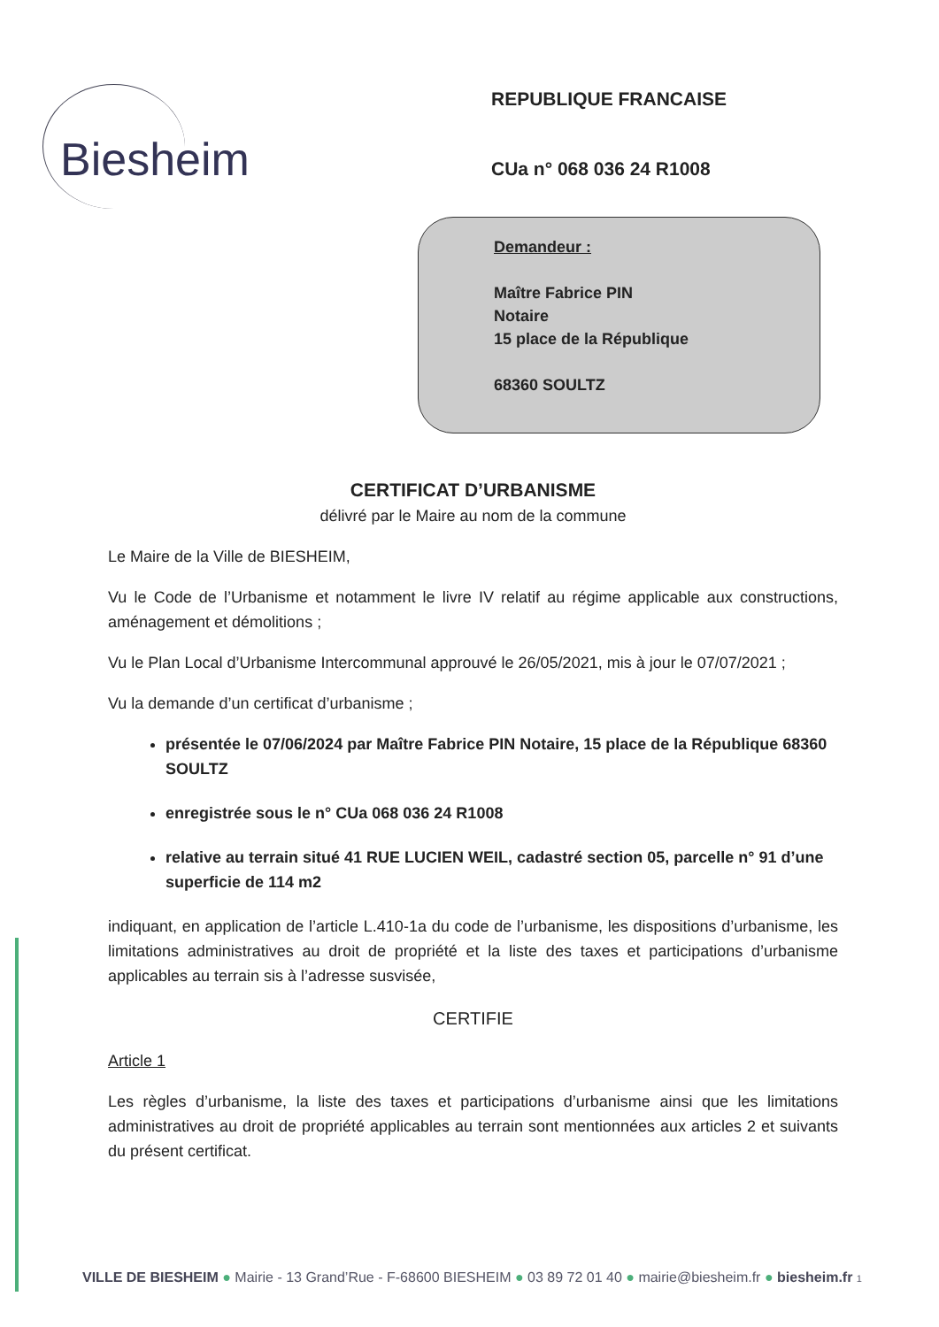Biesheim
REPUBLIQUE FRANCAISE
CUa n° 068 036 24 R1008
Demandeur :
Maître Fabrice PIN
Notaire
15 place de la République
68360 SOULTZ
CERTIFICAT D’URBANISME
délivré par le Maire au nom de la commune
Le Maire de la Ville de BIESHEIM,
Vu le Code de l’Urbanisme et notamment le livre IV relatif au régime applicable aux constructions, aménagement et démolitions ;
Vu le Plan Local d’Urbanisme Intercommunal approuvé le 26/05/2021, mis à jour le 07/07/2021 ;
Vu la demande d’un certificat d’urbanisme ;
présentée le 07/06/2024 par Maître Fabrice PIN Notaire, 15 place de la République 68360 SOULTZ
enregistrée sous le n° CUa 068 036 24 R1008
relative au terrain situé 41 RUE LUCIEN WEIL, cadastré section 05, parcelle n° 91 d’une superficie de 114 m2
indiquant, en application de l’article L.410-1a du code de l’urbanisme, les dispositions d’urbanisme, les limitations administratives au droit de propriété et la liste des taxes et participations d’urbanisme applicables au terrain sis à l’adresse susvisée,
CERTIFIE
Article 1
Les règles d’urbanisme, la liste des taxes et participations d’urbanisme ainsi que les limitations administratives au droit de propriété applicables au terrain sont mentionnées aux articles 2 et suivants du présent certificat.
VILLE DE BIESHEIM ● Mairie - 13 Grand’Rue - F-68600 BIESHEIM ● 03 89 72 01 40 ● mairie@biesheim.fr ● biesheim.fr 1